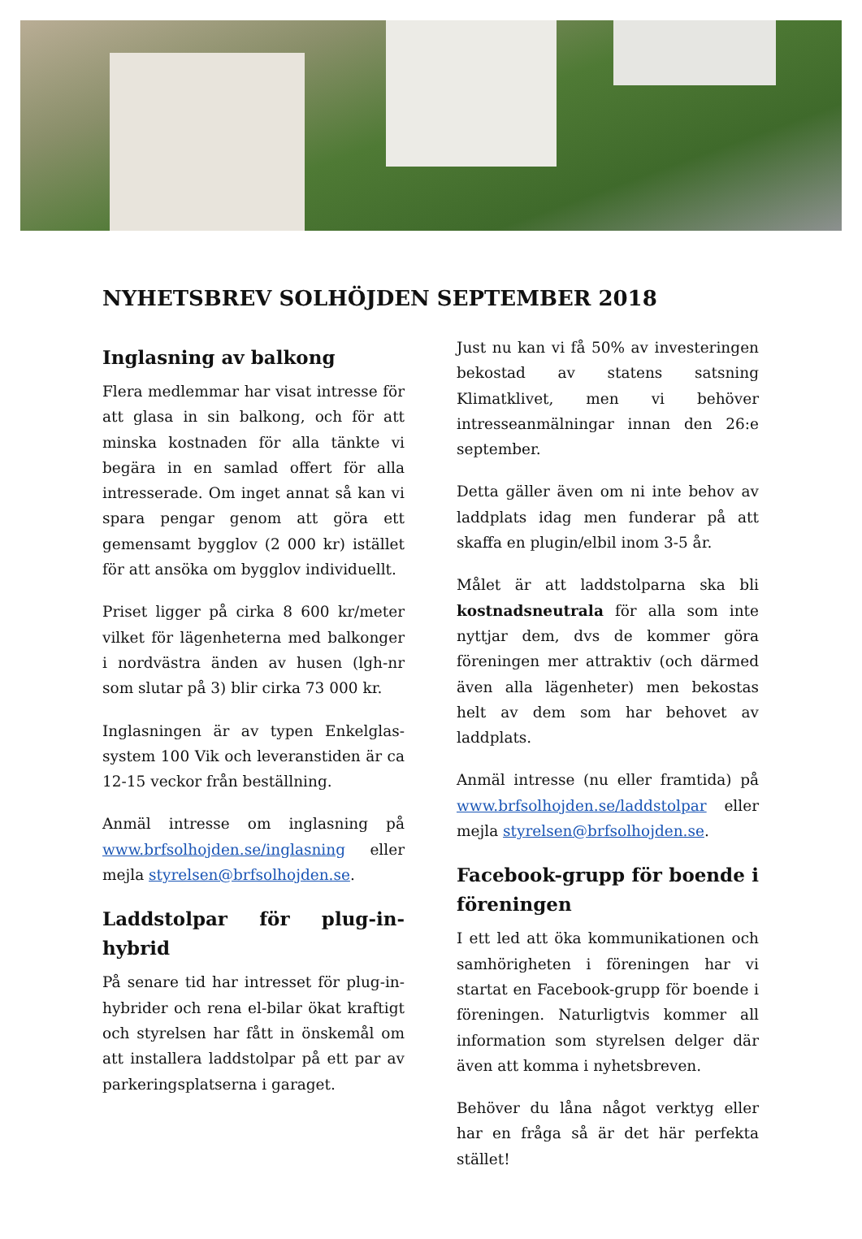NYHETSBREV SOLHÖJDEN SEPTEMBER 2018
Inglasning av balkong
Flera medlemmar har visat intresse för att glasa in sin balkong, och för att minska kostnaden för alla tänkte vi begära in en samlad offert för alla intresserade. Om inget annat så kan vi spara pengar genom att göra ett gemensamt bygglov (2 000 kr) istället för att ansöka om bygglov individuellt.
Priset ligger på cirka 8 600 kr/meter vilket för lägenheterna med balkonger i nordvästra änden av husen (lgh-nr som slutar på 3) blir cirka 73 000 kr.
Inglasningen är av typen Enkelglas-system 100 Vik och leveranstiden är ca 12-15 veckor från beställning.
Anmäl intresse om inglasning på www.brfsolhojden.se/inglasning eller mejla styrelsen@brfsolhojden.se.
Laddstolpar för plug-in-hybrid
På senare tid har intresset för plug-in-hybrider och rena el-bilar ökat kraftigt och styrelsen har fått in önskemål om att installera laddstolpar på ett par av parkeringsplatserna i garaget.
Just nu kan vi få 50% av investeringen bekostad av statens satsning Klimatklivet, men vi behöver intresseanmälningar innan den 26:e september.
Detta gäller även om ni inte behov av laddplats idag men funderar på att skaffa en plugin/elbil inom 3-5 år.
Målet är att laddstolparna ska bli kostnadsneutrala för alla som inte nyttjar dem, dvs de kommer göra föreningen mer attraktiv (och därmed även alla lägenheter) men bekostas helt av dem som har behovet av laddplats.
Anmäl intresse (nu eller framtida) på www.brfsolhojden.se/laddstolpar eller mejla styrelsen@brfsolhojden.se.
Facebook-grupp för boende i föreningen
I ett led att öka kommunikationen och samhörigheten i föreningen har vi startat en Facebook-grupp för boende i föreningen. Naturligtvis kommer all information som styrelsen delger där även att komma i nyhetsbreven.
Behöver du låna något verktyg eller har en fråga så är det här perfekta stället!